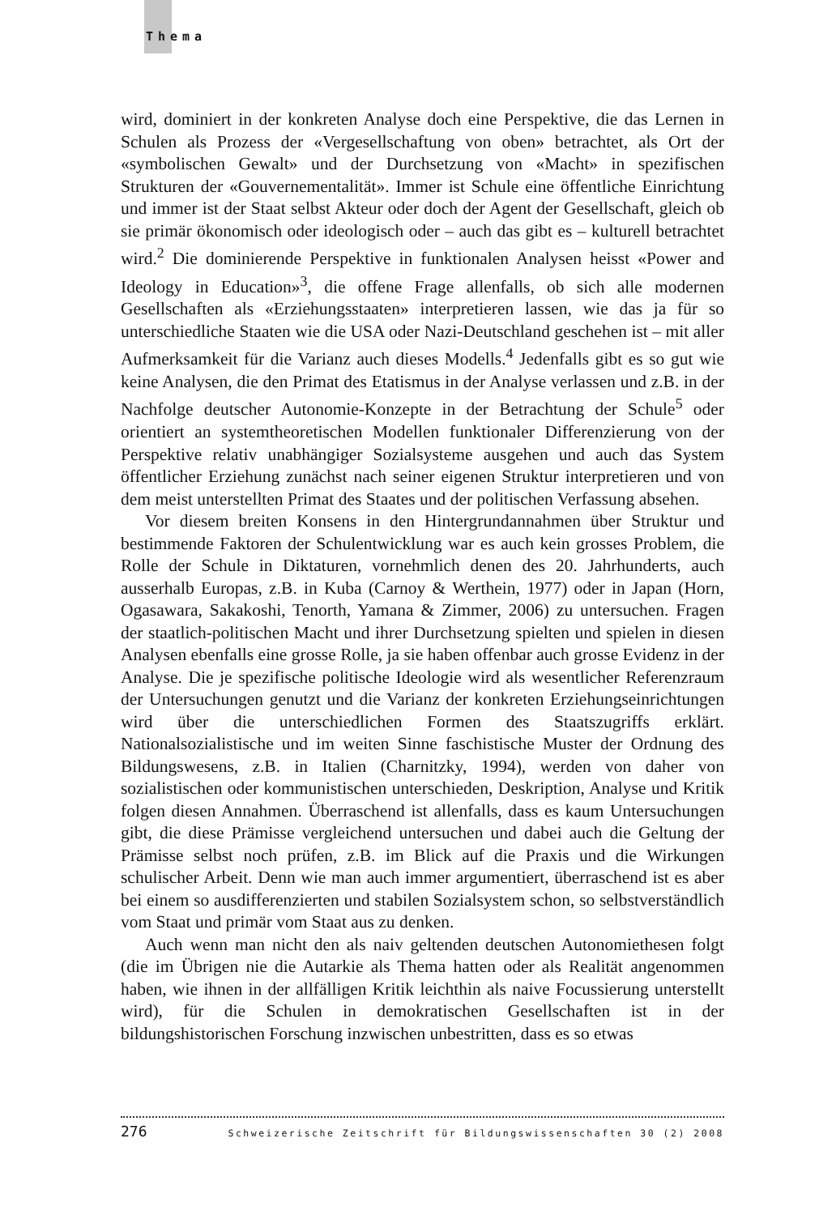Thema
wird, dominiert in der konkreten Analyse doch eine Perspektive, die das Lernen in Schulen als Prozess der «Vergesellschaftung von oben» betrachtet, als Ort der «symbolischen Gewalt» und der Durchsetzung von «Macht» in spezifischen Strukturen der «Gouvernementalität». Immer ist Schule eine öffentliche Einrichtung und immer ist der Staat selbst Akteur oder doch der Agent der Gesellschaft, gleich ob sie primär ökonomisch oder ideologisch oder – auch das gibt es – kulturell betrachtet wird.<sup>2</sup> Die dominierende Perspektive in funktionalen Analysen heisst «Power and Ideology in Education»<sup>3</sup>, die offene Frage allenfalls, ob sich alle modernen Gesellschaften als «Erziehungsstaaten» interpretieren lassen, wie das ja für so unterschiedliche Staaten wie die USA oder Nazi-Deutschland geschehen ist – mit aller Aufmerksamkeit für die Varianz auch dieses Modells.<sup>4</sup> Jedenfalls gibt es so gut wie keine Analysen, die den Primat des Etatismus in der Analyse verlassen und z.B. in der Nachfolge deutscher Autonomie-Konzepte in der Betrachtung der Schule<sup>5</sup> oder orientiert an systemtheoretischen Modellen funktionaler Differenzierung von der Perspektive relativ unabhängiger Sozialsysteme ausgehen und auch das System öffentlicher Erziehung zunächst nach seiner eigenen Struktur interpretieren und von dem meist unterstellten Primat des Staates und der politischen Verfassung absehen.
Vor diesem breiten Konsens in den Hintergrundannahmen über Struktur und bestimmende Faktoren der Schulentwicklung war es auch kein grosses Problem, die Rolle der Schule in Diktaturen, vornehmlich denen des 20. Jahrhunderts, auch ausserhalb Europas, z.B. in Kuba (Carnoy & Werthein, 1977) oder in Japan (Horn, Ogasawara, Sakakoshi, Tenorth, Yamana & Zimmer, 2006) zu untersuchen. Fragen der staatlich-politischen Macht und ihrer Durchsetzung spielten und spielen in diesen Analysen ebenfalls eine grosse Rolle, ja sie haben offenbar auch grosse Evidenz in der Analyse. Die je spezifische politische Ideologie wird als wesentlicher Referenzraum der Untersuchungen genutzt und die Varianz der konkreten Erziehungseinrichtungen wird über die unterschiedlichen Formen des Staatszugriffs erklärt. Nationalsozialistische und im weiten Sinne faschistische Muster der Ordnung des Bildungswesens, z.B. in Italien (Charnitzky, 1994), werden von daher von sozialistischen oder kommunistischen unterschieden, Deskription, Analyse und Kritik folgen diesen Annahmen. Überraschend ist allenfalls, dass es kaum Untersuchungen gibt, die diese Prämisse vergleichend untersuchen und dabei auch die Geltung der Prämisse selbst noch prüfen, z.B. im Blick auf die Praxis und die Wirkungen schulischer Arbeit. Denn wie man auch immer argumentiert, überraschend ist es aber bei einem so ausdifferenzierten und stabilen Sozialsystem schon, so selbstverständlich vom Staat und primär vom Staat aus zu denken.
Auch wenn man nicht den als naiv geltenden deutschen Autonomiethesen folgt (die im Übrigen nie die Autarkie als Thema hatten oder als Realität angenommen haben, wie ihnen in der allfälligen Kritik leichthin als naive Focussierung unterstellt wird), für die Schulen in demokratischen Gesellschaften ist in der bildungshistorischen Forschung inzwischen unbestritten, dass es so etwas
276 Schweizerische Zeitschrift für Bildungswissenschaften 30 (2) 2008